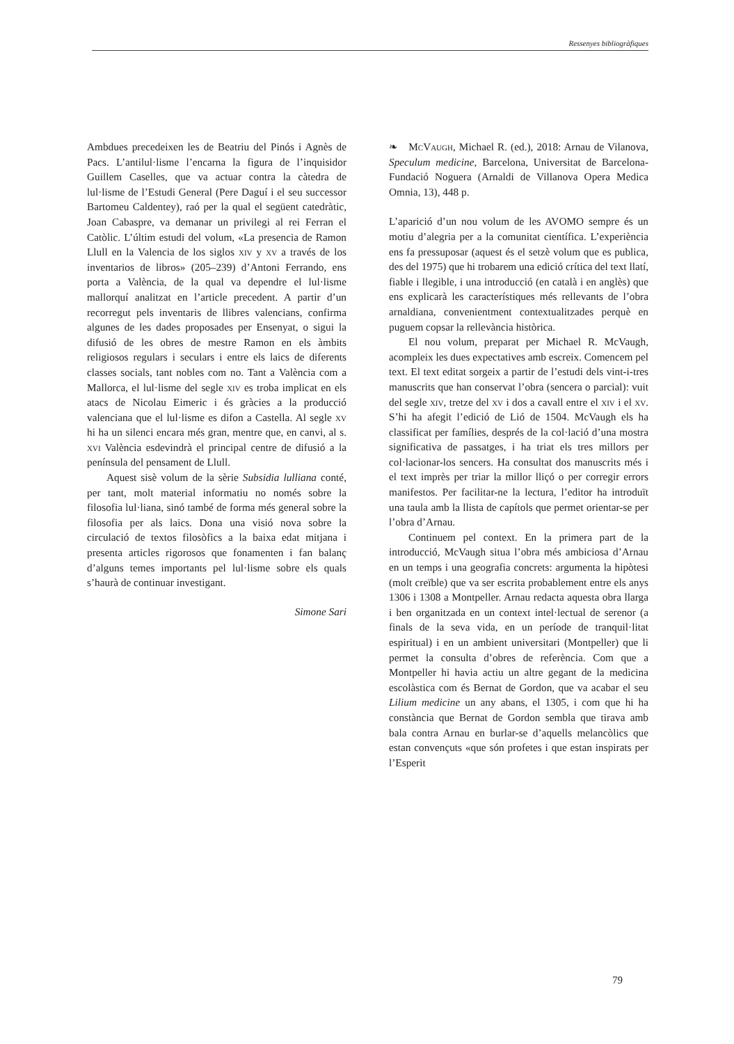Ressenyes bibliogràfiques
Ambdues precedeixen les de Beatriu del Pinós i Agnès de Pacs. L’antilul·lisme l’encarna la figura de l’inquisidor Guillem Caselles, que va actuar contra la càtedra de lul·lisme de l’Estudi General (Pere Daguí i el seu successor Bartomeu Caldentey), raó per la qual el següent catedràtic, Joan Cabaspre, va demanar un privilegi al rei Ferran el Catòlic. L’últim estudi del volum, «La presencia de Ramon Llull en la Valencia de los siglos xiv y xv a través de los inventarios de libros» (205–239) d’Antoni Ferrando, ens porta a València, de la qual va dependre el lul·lisme mallorquí analitzat en l’article precedent. A partir d’un recorregut pels inventaris de llibres valencians, confirma algunes de les dades proposades per Ensenyat, o sigui la difusió de les obres de mestre Ramon en els àmbits religiosos regulars i seculars i entre els laics de diferents classes socials, tant nobles com no. Tant a València com a Mallorca, el lul·lisme del segle xiv es troba implicat en els atacs de Nicolau Eimeric i és gràcies a la producció valenciana que el lul·lisme es difon a Castella. Al segle xv hi ha un silenci encara més gran, mentre que, en canvi, al s. xvi València esdevindrà el principal centre de difusió a la península del pensament de Llull.
Aquest sisè volum de la sèrie Subsidia lulliana conté, per tant, molt material informatiu no només sobre la filosofia lul·liana, sinó també de forma més general sobre la filosofia per als laics. Dona una visió nova sobre la circulació de textos filosòfics a la baixa edat mitjana i presenta articles rigorosos que fonamenten i fan balanç d’alguns temes importants pel lul·lisme sobre els quals s’haurà de continuar investigant.
Simone Sari
❧ McVaugh, Michael R. (ed.), 2018: Arnau de Vilanova, Speculum medicine, Barcelona, Universitat de Barcelona-Fundació Noguera (Arnaldi de Villanova Opera Medica Omnia, 13), 448 p.
L’aparició d’un nou volum de les AVOMO sempre és un motiu d’alegria per a la comunitat científica. L’experiència ens fa pressuposar (aquest és el setzè volum que es publica, des del 1975) que hi trobarem una edició crítica del text llatí, fiable i llegible, i una introducció (en català i en anglès) que ens explicarà les característiques més rellevants de l’obra arnaldiana, convenientment contextualitzades perquè en puguem copsar la rellevància històrica.
El nou volum, preparat per Michael R. McVaugh, acompleix les dues expectatives amb escreix. Comencem pel text. El text editat sorgeix a partir de l’estudi dels vint-i-tres manuscrits que han conservat l’obra (sencera o parcial): vuit del segle xiv, tretze del xv i dos a cavall entre el xiv i el xv. S’hi ha afegit l’edició de Lió de 1504. McVaugh els ha classificat per famílies, després de la col·lació d’una mostra significativa de passatges, i ha triat els tres millors per col·lacionar-los sencers. Ha consultat dos manuscrits més i el text imprès per triar la millor lliçó o per corregir errors manifestos. Per facilitar-ne la lectura, l’editor ha introduït una taula amb la llista de capítols que permet orientar-se per l’obra d’Arnau.
Continuem pel context. En la primera part de la introducció, McVaugh situa l’obra més ambiciosa d’Arnau en un temps i una geografia concrets: argumenta la hipòtesi (molt creïble) que va ser escrita probablement entre els anys 1306 i 1308 a Montpeller. Arnau redacta aquesta obra llarga i ben organitzada en un context intel·lectual de serenor (a finals de la seva vida, en un període de tranquil·litat espiritual) i en un ambient universitari (Montpeller) que li permet la consulta d’obres de referència. Com que a Montpeller hi havia actiu un altre gegant de la medicina escolàstica com és Bernat de Gordon, que va acabar el seu Lilium medicine un any abans, el 1305, i com que hi ha constància que Bernat de Gordon sembla que tirava amb bala contra Arnau en burlar-se d’aquells melancòlics que estan convençuts «que són profetes i que estan inspirats per l’Esperit
79